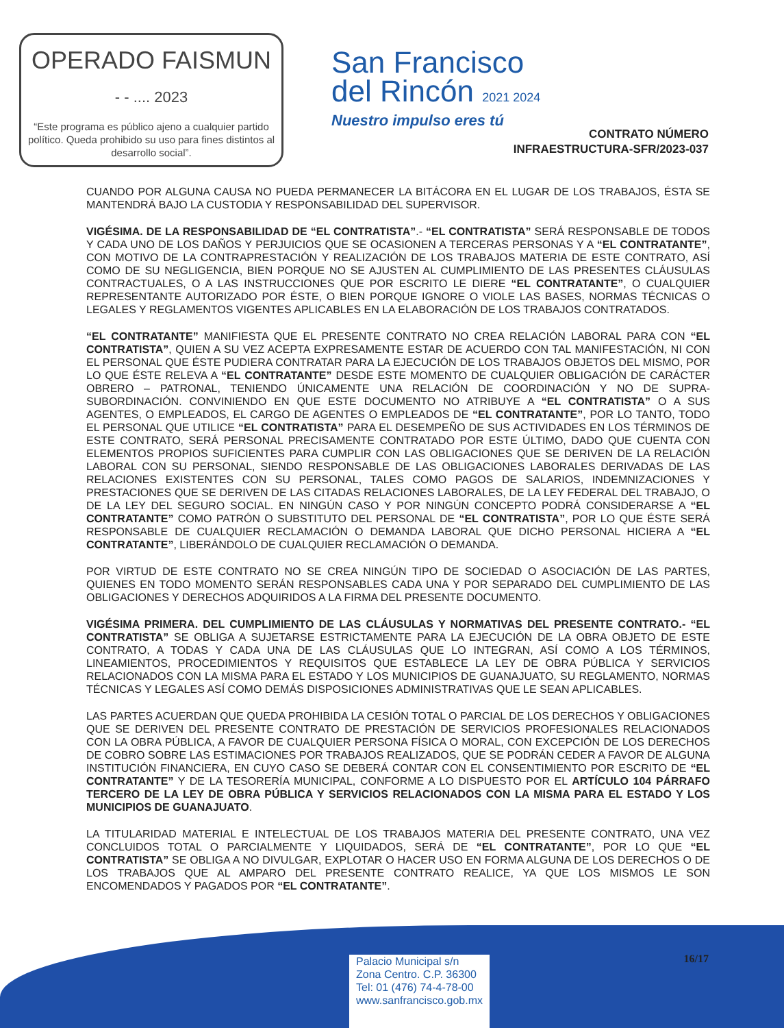OPERADO FAISMUN
- - .... 2023
“Este programa es público ajeno a cualquier partido político. Queda prohibido su uso para fines distintos al desarrollo social”.
San Francisco
del Rincón 2021 2024
Nuestro impulso eres tú
CONTRATO NÚMERO
INFRAESTRUCTURA-SFR/2023-037
CUANDO POR ALGUNA CAUSA NO PUEDA PERMANECER LA BITÁCORA EN EL LUGAR DE LOS TRABAJOS, ÉSTA SE MANTENDRÁ BAJO LA CUSTODIA Y RESPONSABILIDAD DEL SUPERVISOR.
VIGÉSIMA. DE LA RESPONSABILIDAD DE “EL CONTRATISTA”.- “EL CONTRATISTA” SERÁ RESPONSABLE DE TODOS Y CADA UNO DE LOS DAÑOS Y PERJUICIOS QUE SE OCASIONEN A TERCERAS PERSONAS Y A “EL CONTRATANTE”, CON MOTIVO DE LA CONTRAPRESTACIÓN Y REALIZACIÓN DE LOS TRABAJOS MATERIA DE ESTE CONTRATO, ASÍ COMO DE SU NEGLIGENCIA, BIEN PORQUE NO SE AJUSTEN AL CUMPLIMIENTO DE LAS PRESENTES CLÁUSULAS CONTRACTUALES, O A LAS INSTRUCCIONES QUE POR ESCRITO LE DIERE “EL CONTRATANTE”, O CUALQUIER REPRESENTANTE AUTORIZADO POR ÉSTE, O BIEN PORQUE IGNORE O VIOLE LAS BASES, NORMAS TÉCNICAS O LEGALES Y REGLAMENTOS VIGENTES APLICABLES EN LA ELABORACIÓN DE LOS TRABAJOS CONTRATADOS.
“EL CONTRATANTE” MANIFIESTA QUE EL PRESENTE CONTRATO NO CREA RELACIÓN LABORAL PARA CON “EL CONTRATISTA”, QUIEN A SU VEZ ACEPTA EXPRESAMENTE ESTAR DE ACUERDO CON TAL MANIFESTACIÓN, NI CON EL PERSONAL QUE ÉSTE PUDIERA CONTRATAR PARA LA EJECUCIÓN DE LOS TRABAJOS OBJETOS DEL MISMO, POR LO QUE ÉSTE RELEVA A “EL CONTRATANTE” DESDE ESTE MOMENTO DE CUALQUIER OBLIGACIÓN DE CARÁCTER OBRERO – PATRONAL, TENIENDO ÚNICAMENTE UNA RELACIÓN DE COORDINACIÓN Y NO DE SUPRA-SUBORDINACIÓN. CONVINIENDO EN QUE ESTE DOCUMENTO NO ATRIBUYE A “EL CONTRATISTA” O A SUS AGENTES, O EMPLEADOS, EL CARGO DE AGENTES O EMPLEADOS DE “EL CONTRATANTE”, POR LO TANTO, TODO EL PERSONAL QUE UTILICE “EL CONTRATISTA” PARA EL DESEMPEÑO DE SUS ACTIVIDADES EN LOS TÉRMINOS DE ESTE CONTRATO, SERÁ PERSONAL PRECISAMENTE CONTRATADO POR ESTE ÚLTIMO, DADO QUE CUENTA CON ELEMENTOS PROPIOS SUFICIENTES PARA CUMPLIR CON LAS OBLIGACIONES QUE SE DERIVEN DE LA RELACIÓN LABORAL CON SU PERSONAL, SIENDO RESPONSABLE DE LAS OBLIGACIONES LABORALES DERIVADAS DE LAS RELACIONES EXISTENTES CON SU PERSONAL, TALES COMO PAGOS DE SALARIOS, INDEMNIZACIONES Y PRESTACIONES QUE SE DERIVEN DE LAS CITADAS RELACIONES LABORALES, DE LA LEY FEDERAL DEL TRABAJO, O DE LA LEY DEL SEGURO SOCIAL. EN NINGÚN CASO Y POR NINGÚN CONCEPTO PODRÁ CONSIDERARSE A “EL CONTRATANTE” COMO PATRÓN O SUBSTITUTO DEL PERSONAL DE “EL CONTRATISTA”, POR LO QUE ÉSTE SERÁ RESPONSABLE DE CUALQUIER RECLAMACIÓN O DEMANDA LABORAL QUE DICHO PERSONAL HICIERA A “EL CONTRATANTE”, LIBERÁNDOLO DE CUALQUIER RECLAMACIÓN O DEMANDA.
POR VIRTUD DE ESTE CONTRATO NO SE CREA NINGÚN TIPO DE SOCIEDAD O ASOCIACIÓN DE LAS PARTES, QUIENES EN TODO MOMENTO SERÁN RESPONSABLES CADA UNA Y POR SEPARADO DEL CUMPLIMIENTO DE LAS OBLIGACIONES Y DERECHOS ADQUIRIDOS A LA FIRMA DEL PRESENTE DOCUMENTO.
VIGÉSIMA PRIMERA. DEL CUMPLIMIENTO DE LAS CLÁUSULAS Y NORMATIVAS DEL PRESENTE CONTRATO.- “EL CONTRATISTA” SE OBLIGA A SUJETARSE ESTRICTAMENTE PARA LA EJECUCIÓN DE LA OBRA OBJETO DE ESTE CONTRATO, A TODAS Y CADA UNA DE LAS CLÁUSULAS QUE LO INTEGRAN, ASÍ COMO A LOS TÉRMINOS, LINEAMIENTOS, PROCEDIMIENTOS Y REQUISITOS QUE ESTABLECE LA LEY DE OBRA PÚBLICA Y SERVICIOS RELACIONADOS CON LA MISMA PARA EL ESTADO Y LOS MUNICIPIOS DE GUANAJUATO, SU REGLAMENTO, NORMAS TÉCNICAS Y LEGALES ASÍ COMO DEMÁS DISPOSICIONES ADMINISTRATIVAS QUE LE SEAN APLICABLES.
LAS PARTES ACUERDAN QUE QUEDA PROHIBIDA LA CESIÓN TOTAL O PARCIAL DE LOS DERECHOS Y OBLIGACIONES QUE SE DERIVEN DEL PRESENTE CONTRATO DE PRESTACIÓN DE SERVICIOS PROFESIONALES RELACIONADOS CON LA OBRA PÚBLICA, A FAVOR DE CUALQUIER PERSONA FÍSICA O MORAL, CON EXCEPCIÓN DE LOS DERECHOS DE COBRO SOBRE LAS ESTIMACIONES POR TRABAJOS REALIZADOS, QUE SE PODRÁN CEDER A FAVOR DE ALGUNA INSTITUCIÓN FINANCIERA, EN CUYO CASO SE DEBERÁ CONTAR CON EL CONSENTIMIENTO POR ESCRITO DE “EL CONTRATANTE” Y DE LA TESORERÍA MUNICIPAL, CONFORME A LO DISPUESTO POR EL ARTÍCULO 104 PÁRRAFO TERCERO DE LA LEY DE OBRA PÚBLICA Y SERVICIOS RELACIONADOS CON LA MISMA PARA EL ESTADO Y LOS MUNICIPIOS DE GUANAJUATO.
LA TITULARIDAD MATERIAL E INTELECTUAL DE LOS TRABAJOS MATERIA DEL PRESENTE CONTRATO, UNA VEZ CONCLUIDOS TOTAL O PARCIALMENTE Y LIQUIDADOS, SERÁ DE “EL CONTRATANTE”, POR LO QUE “EL CONTRATISTA” SE OBLIGA A NO DIVULGAR, EXPLOTAR O HACER USO EN FORMA ALGUNA DE LOS DERECHOS O DE LOS TRABAJOS QUE AL AMPARO DEL PRESENTE CONTRATO REALICE, YA QUE LOS MISMOS LE SON ENCOMENDADOS Y PAGADOS POR “EL CONTRATANTE”.
Palacio Municipal s/n
Zona Centro. C.P. 36300
Tel: 01 (476) 74-4-78-00
www.sanfrancisco.gob.mx
16/17